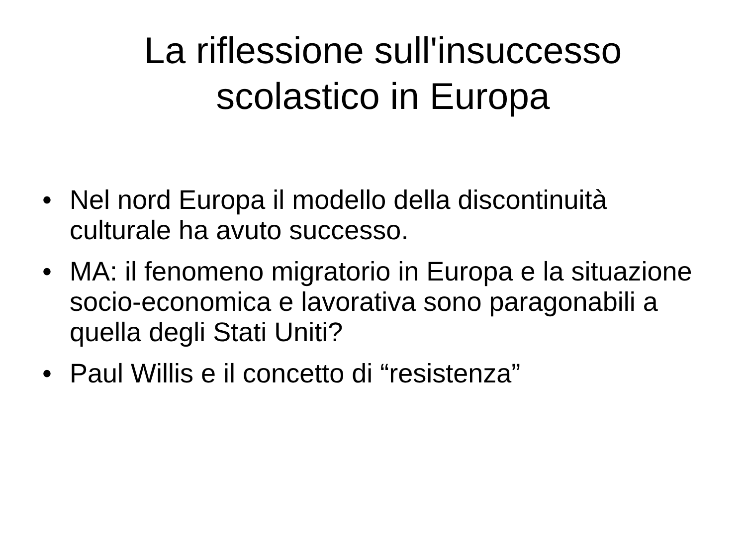La riflessione sull'insuccesso
scolastico in Europa
• Nel nord Europa il modello della discontinuità culturale ha avuto successo.
• MA: il fenomeno migratorio in Europa e la situazione socio-economica e lavorativa sono paragonabili a quella degli Stati Uniti?
• Paul Willis e il concetto di “resistenza”